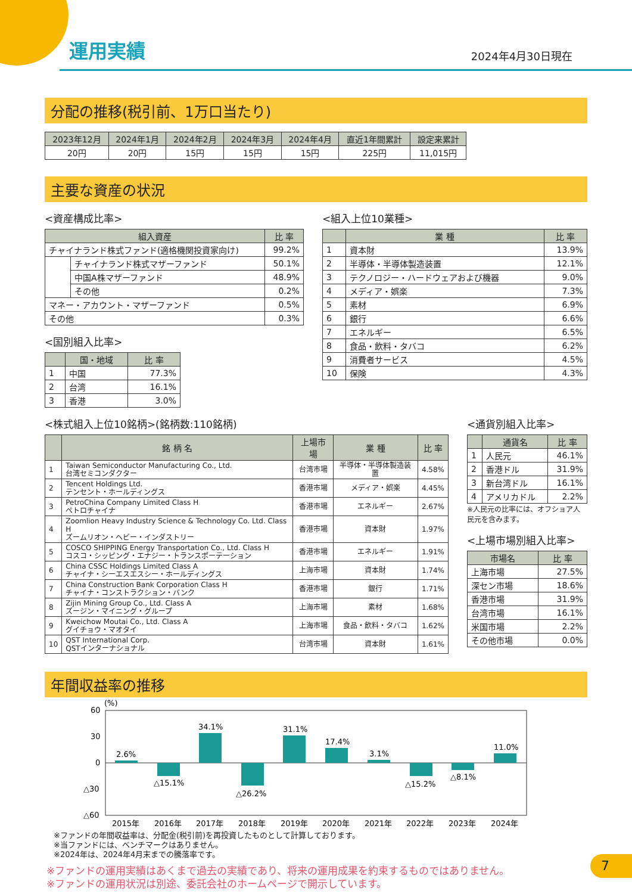運用実績
2024年4月30日現在
分配の推移(税引前、1万口当たり)
| 2023年12月 | 2024年1月 | 2024年2月 | 2024年3月 | 2024年4月 | 直近1年間累計 | 設定来累計 |
| --- | --- | --- | --- | --- | --- | --- |
| 20円 | 20円 | 15円 | 15円 | 15円 | 225円 | 11,015円 |
主要な資産の状況
<資産構成比率>
| 組入資産 | | 比 率 |
| --- | --- | --- |
| チャイナランド株式ファンド(適格機関投資家向け) | | 99.2% |
| | チャイナランド株式マザーファンド | 50.1% |
| | 中国A株マザーファンド | 48.9% |
| | その他 | 0.2% |
| マネー・アカウント・マザーファンド | | 0.5% |
| その他 | | 0.3% |
<国別組入比率>
| | 国・地域 | 比 率 |
| --- | --- | --- |
| 1 | 中国 | 77.3% |
| 2 | 台湾 | 16.1% |
| 3 | 香港 | 3.0% |
<組入上位10業種>
| | 業 種 | 比 率 |
| --- | --- | --- |
| 1 | 資本財 | 13.9% |
| 2 | 半導体・半導体製造装置 | 12.1% |
| 3 | テクノロジー・ハードウェアおよび機器 | 9.0% |
| 4 | メディア・娯楽 | 7.3% |
| 5 | 素材 | 6.9% |
| 6 | 銀行 | 6.6% |
| 7 | エネルギー | 6.5% |
| 8 | 食品・飲料・タバコ | 6.2% |
| 9 | 消費者サービス | 4.5% |
| 10 | 保険 | 4.3% |
<株式組入上位10銘柄>(銘柄数:110銘柄)
| | 銘 柄 名 | 上場市場 | 業 種 | 比 率 |
| --- | --- | --- | --- | --- |
| 1 | Taiwan Semiconductor Manufacturing Co., Ltd. 台湾セミコンダクター | 台湾市場 | 半導体・半導体製造装置 | 4.58% |
| 2 | Tencent Holdings Ltd. テンセント・ホールディングス | 香港市場 | メディア・娯楽 | 4.45% |
| 3 | PetroChina Company Limited Class H ペトロチャイナ | 香港市場 | エネルギー | 2.67% |
| 4 | Zoomlion Heavy Industry Science & Technology Co. Ltd. Class H ズームリオン・ヘビー・インダストリー | 香港市場 | 資本財 | 1.97% |
| 5 | COSCO SHIPPING Energy Transportation Co., Ltd. Class H コスコ・シッピング・エナジー・トランスポーテーション | 香港市場 | エネルギー | 1.91% |
| 6 | China CSSC Holdings Limited Class A チャイナ・シーエスエスシー・ホールディングス | 上海市場 | 資本財 | 1.74% |
| 7 | China Construction Bank Corporation Class H チャイナ・コンストラクション・バンク | 香港市場 | 銀行 | 1.71% |
| 8 | Zijin Mining Group Co., Ltd. Class A ズージン・マイニング・グループ | 上海市場 | 素材 | 1.68% |
| 9 | Kweichow Moutai Co., Ltd. Class A グイチョウ・マオタイ | 上海市場 | 食品・飲料・タバコ | 1.62% |
| 10 | QST International Corp. QSTインターナショナル | 台湾市場 | 資本財 | 1.61% |
<通貨別組入比率>
| | 通貨名 | 比 率 |
| --- | --- | --- |
| 1 | 人民元 | 46.1% |
| 2 | 香港ドル | 31.9% |
| 3 | 新台湾ドル | 16.1% |
| 4 | アメリカドル | 2.2% |
※人民元の比率には、オフショア人民元を含みます。
<上場市場別組入比率>
| 市場名 | 比 率 |
| --- | --- |
| 上海市場 | 27.5% |
| 深セン市場 | 18.6% |
| 香港市場 | 31.9% |
| 台湾市場 | 16.1% |
| 米国市場 | 2.2% |
| その他市場 | 0.0% |
年間収益率の推移
(%)
60
30
0
△30
△60
2.6%
△15.1%
34.1%
△26.2%
31.1%
17.4%
3.1%
△15.2%
△8.1%
11.0%
2015年
2016年
2017年
2018年
2019年
2020年
2021年
2022年
2023年
2024年
※ファンドの年間収益率は、分配金(税引前)を再投資したものとして計算しております。
※当ファンドには、ベンチマークはありません。
※2024年は、2024年4月末までの騰落率です。
※ファンドの運用実績はあくまで過去の実績であり、将来の運用成果を約束するものではありません。
※ファンドの運用状況は別途、委託会社のホームページで開示しています。
7